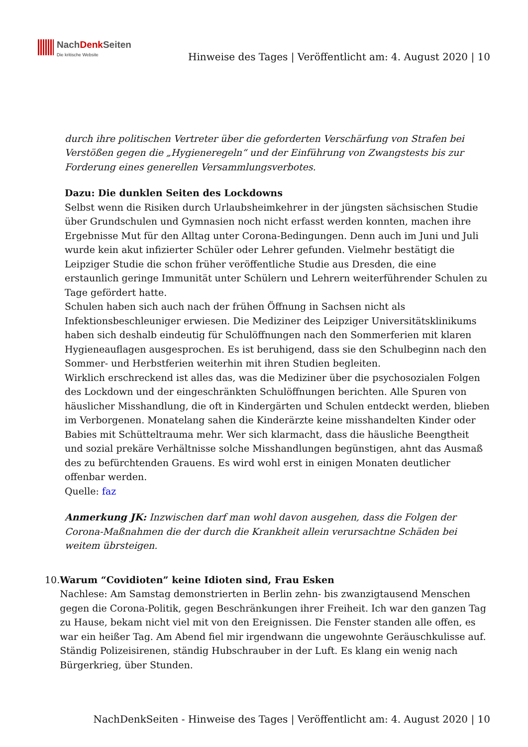NachDenk Seiten
Die kritische Website
Hinweise des Tages | Veröffentlicht am: 4. August 2020 | 10
durch ihre politischen Vertreter über die geforderten Verschärfung von Strafen bei Verstößen gegen die „Hygieneregeln“ und der Einführung von Zwangstests bis zur Forderung eines generellen Versammlungsverbotes.
Dazu: Die dunklen Seiten des Lockdowns
Selbst wenn die Risiken durch Urlaubsheimkehrer in der jüngsten sächsischen Studie über Grundschulen und Gymnasien noch nicht erfasst werden konnten, machen ihre Ergebnisse Mut für den Alltag unter Corona-Bedingungen. Denn auch im Juni und Juli wurde kein akut infizierter Schüler oder Lehrer gefunden. Vielmehr bestätigt die Leipziger Studie die schon früher veröffentliche Studie aus Dresden, die eine erstaunlich geringe Immunität unter Schülern und Lehrern weiterführender Schulen zu Tage gefördert hatte.
Schulen haben sich auch nach der frühen Öffnung in Sachsen nicht als Infektionsbeschleuniger erwiesen. Die Mediziner des Leipziger Universitätsklinikums haben sich deshalb eindeutig für Schulöffnungen nach den Sommerferien mit klaren Hygieneauflagen ausgesprochen. Es ist beruhigend, dass sie den Schulbeginn nach den Sommer- und Herbstferien weiterhin mit ihren Studien begleiten.
Wirklich erschreckend ist alles das, was die Mediziner über die psychosozialen Folgen des Lockdown und der eingeschränkten Schulöffnungen berichten. Alle Spuren von häuslicher Misshandlung, die oft in Kindergärten und Schulen entdeckt werden, blieben im Verborgenen. Monatelang sahen die Kinderärzte keine misshandelten Kinder oder Babies mit Schütteltrauma mehr. Wer sich klarmacht, dass die häusliche Beengtheit und sozial prekäre Verhältnisse solche Misshandlungen begünstigen, ahnt das Ausmaß des zu befürchtenden Grauens. Es wird wohl erst in einigen Monaten deutlicher offenbar werden.
Quelle: faz
Anmerkung JK: Inzwischen darf man wohl davon ausgehen, dass die Folgen der Corona-Maßnahmen die der durch die Krankheit allein verursachtne Schäden bei weitem übrsteigen.
10. Warum “Covidioten” keine Idioten sind, Frau Esken
Nachlese: Am Samstag demonstrierten in Berlin zehn- bis zwanzigtausend Menschen gegen die Corona-Politik, gegen Beschränkungen ihrer Freiheit. Ich war den ganzen Tag zu Hause, bekam nicht viel mit von den Ereignissen. Die Fenster standen alle offen, es war ein heißer Tag. Am Abend fiel mir irgendwann die ungewohnte Geräuschkulisse auf. Ständig Polizeisirenen, ständig Hubschrauber in der Luft. Es klang ein wenig nach Bürgerkrieg, über Stunden.
NachDenkSeiten - Hinweise des Tages | Veröffentlicht am: 4. August 2020 | 10